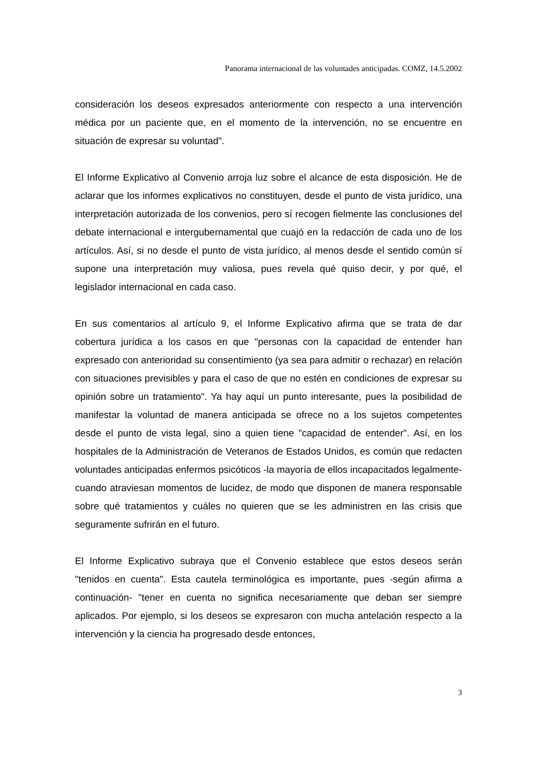Panorama internacional de las voluntades anticipadas. COMZ, 14.5.2002
consideración los deseos expresados anteriormente con respecto a una intervención médica por un paciente que, en el momento de la intervención, no se encuentre en situación de expresar su voluntad".
El Informe Explicativo al Convenio arroja luz sobre el alcance de esta disposición. He de aclarar que los informes explicativos no constituyen, desde el punto de vista jurídico, una interpretación autorizada de los convenios, pero sí recogen fielmente las conclusiones del debate internacional e intergubernamental que cuajó en la redacción de cada uno de los artículos. Así, si no desde el punto de vista jurídico, al menos desde el sentido común sí supone una interpretación muy valiosa, pues revela qué quiso decir, y por qué, el legislador internacional en cada caso.
En sus comentarios al artículo 9, el Informe Explicativo afirma que se trata de dar cobertura jurídica a los casos en que "personas con la capacidad de entender han expresado con anterioridad su consentimiento (ya sea para admitir o rechazar) en relación con situaciones previsibles y para el caso de que no estén en condiciones de expresar su opinión sobre un tratamiento". Ya hay aquí un punto interesante, pues la posibilidad de manifestar la voluntad de manera anticipada se ofrece no a los sujetos competentes desde el punto de vista legal, sino a quien tiene "capacidad de entender". Así, en los hospitales de la Administración de Veteranos de Estados Unidos, es común que redacten voluntades anticipadas enfermos psicóticos -la mayoría de ellos incapacitados legalmente- cuando atraviesan momentos de lucidez, de modo que disponen de manera responsable sobre qué tratamientos y cuáles no quieren que se les administren en las crisis que seguramente sufrirán en el futuro.
El Informe Explicativo subraya que el Convenio establece que estos deseos serán "tenidos en cuenta". Esta cautela terminológica es importante, pues -según afirma a continuación- "tener en cuenta no significa necesariamente que deban ser siempre aplicados. Por ejemplo, si los deseos se expresaron con mucha antelación respecto a la intervención y la ciencia ha progresado desde entonces,
3